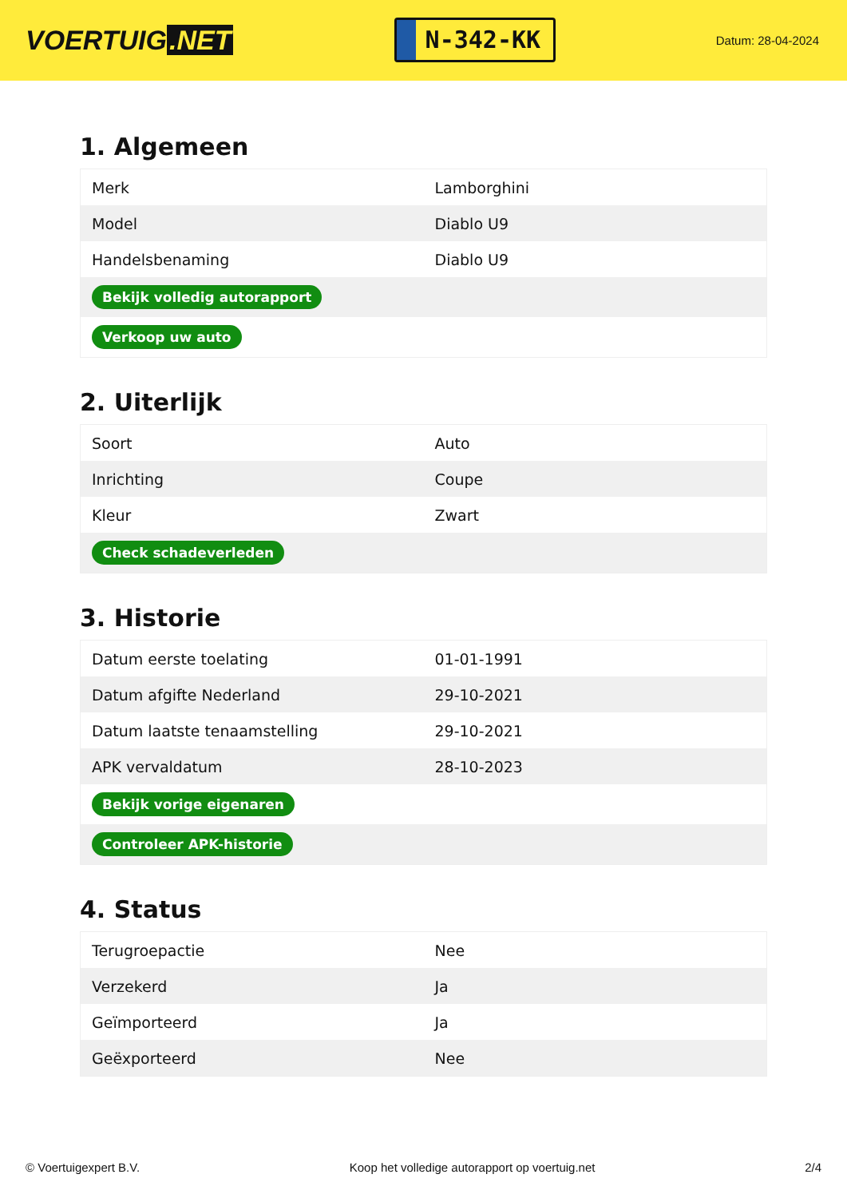VOERTUIG.NET
N-342-KK
Datum: 28-04-2024
1. Algemeen
| Merk | Lamborghini |
| Model | Diablo U9 |
| Handelsbenaming | Diablo U9 |
| Bekijk volledig autorapport | |
| Verkoop uw auto | |
2. Uiterlijk
| Soort | Auto |
| Inrichting | Coupe |
| Kleur | Zwart |
| Check schadeverleden | |
3. Historie
| Datum eerste toelating | 01-01-1991 |
| Datum afgifte Nederland | 29-10-2021 |
| Datum laatste tenaamstelling | 29-10-2021 |
| APK vervaldatum | 28-10-2023 |
| Bekijk vorige eigenaren | |
| Controleer APK-historie | |
4. Status
| Terugroepactie | Nee |
| Verzekerd | Ja |
| Geïmporteerd | Ja |
| Geëxporteerd | Nee |
© Voertuigexpert B.V. Koop het volledige autorapport op voertuig.net 2/4